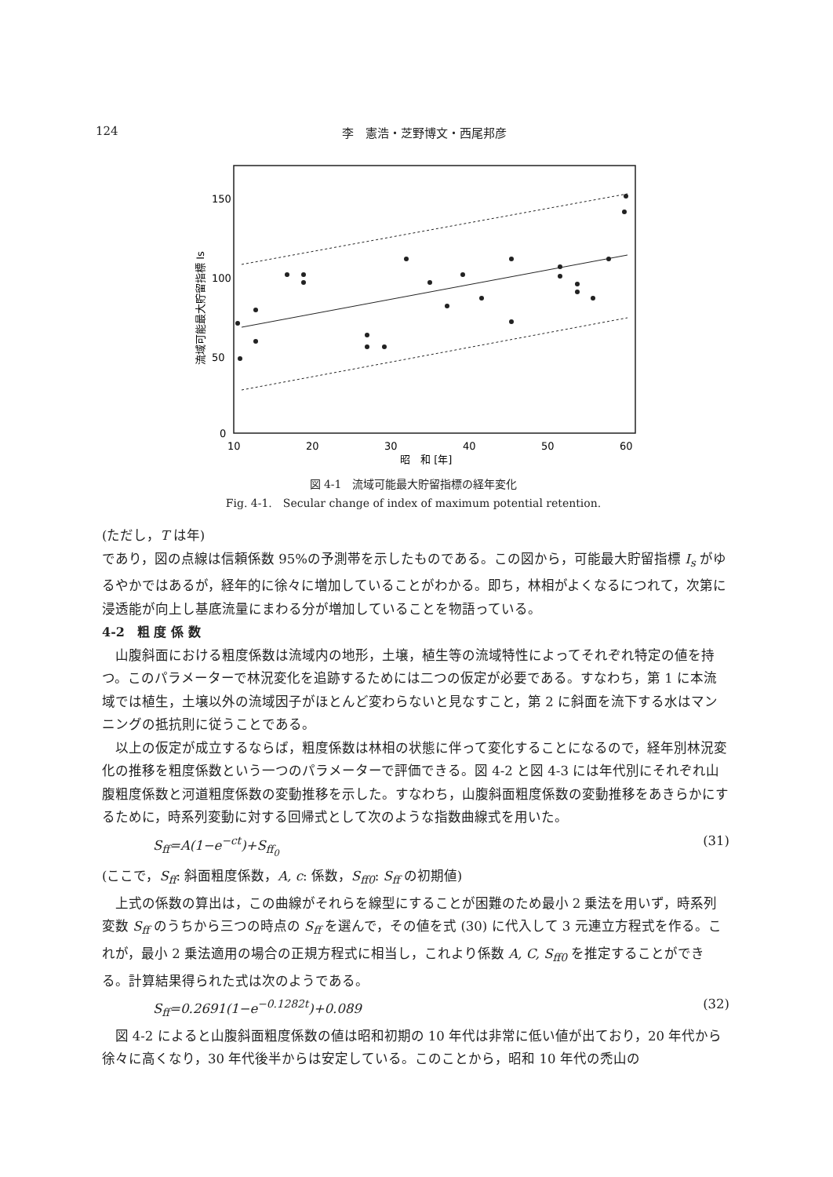124 李　憲浩・芝野博文・西尾邦彦
150
100
50
0
10
20
30
40
50
60
昭　和 [年]
流域可能最大貯留指標 Is
図 4-1　流域可能最大貯留指標の経年変化
Fig. 4-1.　Secular change of index of maximum potential retention.
(ただし，T は年)
であり，図の点線は信頼係数 95%の予測帯を示したものである。この図から，可能最大貯留指標 I<sub>s</sub> がゆるやかではあるが，経年的に徐々に増加していることがわかる。即ち，林相がよくなるにつれて，次第に浸透能が向上し基底流量にまわる分が増加していることを物語っている。
4-2　粗 度 係 数
山腹斜面における粗度係数は流域内の地形，土壌，植生等の流域特性によってそれぞれ特定の値を持つ。このパラメーターで林況変化を追跡するためには二つの仮定が必要である。すなわち，第 1 に本流域では植生，土壌以外の流域因子がほとんど変わらないと見なすこと，第 2 に斜面を流下する水はマンニングの抵抗則に従うことである。
以上の仮定が成立するならば，粗度係数は林相の状態に伴って変化することになるので，経年別林況変化の推移を粗度係数という一つのパラメーターで評価できる。図 4-2 と図 4-3 には年代別にそれぞれ山腹粗度係数と河道粗度係数の変動推移を示した。すなわち，山腹斜面粗度係数の変動推移をあきらかにするために，時系列変動に対する回帰式として次のような指数曲線式を用いた。
S<sub>ff</sub>=A(1−e<sup>−ct</sup>)+S<sub>ff<sub>0</sub></sub> (31)
(ここで，S<sub>ff</sub>: 斜面粗度係数，A, c: 係数，S<sub>ff0</sub>: S<sub>ff</sub> の初期値)
上式の係数の算出は，この曲線がそれらを線型にすることが困難のため最小 2 乗法を用いず，時系列変数 S<sub>ff</sub> のうちから三つの時点の S<sub>ff</sub> を選んで，その値を式 (30) に代入して 3 元連立方程式を作る。これが，最小 2 乗法適用の場合の正規方程式に相当し，これより係数 A, C, S<sub>ff0</sub> を推定することができる。計算結果得られた式は次のようである。
S<sub>ff</sub>=0.2691(1−e<sup>−0.1282t</sup>)+0.089 (32)
図 4-2 によると山腹斜面粗度係数の値は昭和初期の 10 年代は非常に低い値が出ており，20 年代から徐々に高くなり，30 年代後半からは安定している。このことから，昭和 10 年代の禿山の